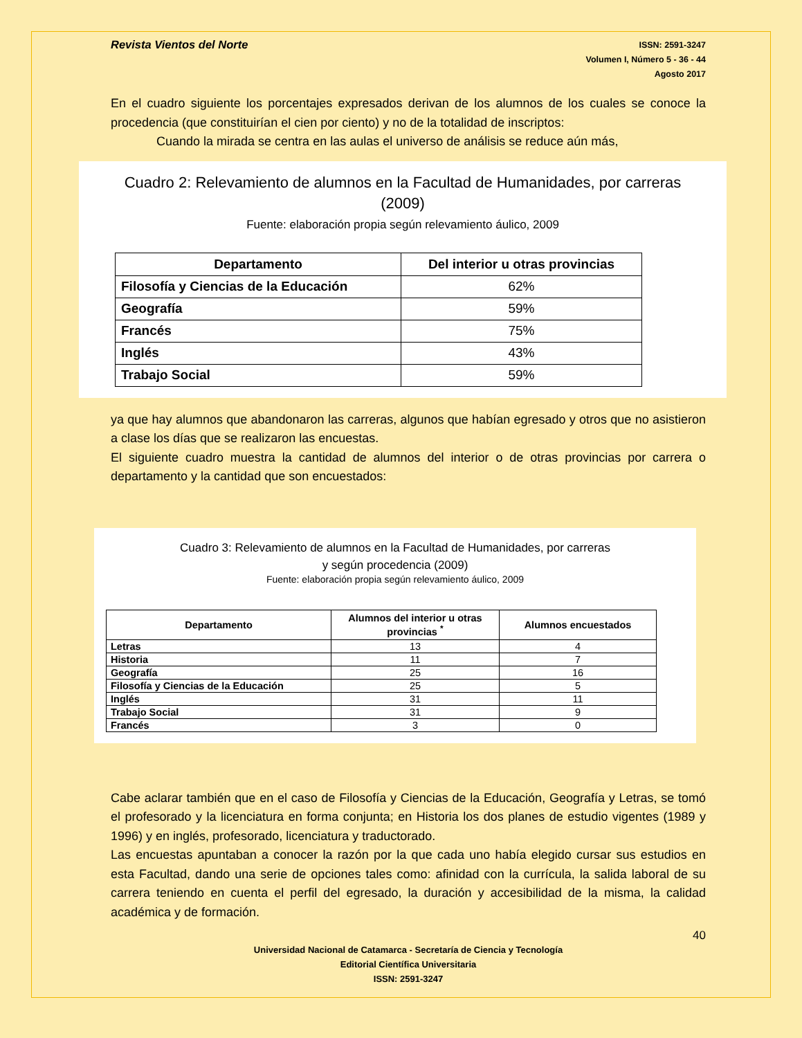Revista Vientos del Norte
ISSN: 2591-3247
Volumen I, Número 5 - 36 - 44
Agosto 2017
En el cuadro siguiente los porcentajes expresados derivan de los alumnos de los cuales se conoce la procedencia (que constituirían el cien por ciento) y no de la totalidad de inscriptos:
Cuando la mirada se centra en las aulas el universo de análisis se reduce aún más,
Cuadro 2: Relevamiento de alumnos en la Facultad de Humanidades, por carreras
(2009)
Fuente: elaboración propia según relevamiento áulico, 2009
| Departamento | Del interior u otras provincias |
| --- | --- |
| Filosofía y Ciencias de la Educación | 62% |
| Geografía | 59% |
| Francés | 75% |
| Inglés | 43% |
| Trabajo Social | 59% |
ya que hay alumnos que abandonaron las carreras, algunos que habían egresado y otros que no asistieron a clase los días que se realizaron las encuestas.
El siguiente cuadro muestra la cantidad de alumnos del interior o de otras provincias por carrera o departamento y la cantidad que son encuestados:
Cuadro 3: Relevamiento de alumnos en la Facultad de Humanidades, por carreras
y según procedencia (2009)
Fuente: elaboración propia según relevamiento áulico, 2009
| Departamento | Alumnos del interior u otras provincias <sup>*</sup> | Alumnos encuestados |
| --- | --- | --- |
| Letras | 13 | 4 |
| Historia | 11 | 7 |
| Geografía | 25 | 16 |
| Filosofía y Ciencias de la Educación | 25 | 5 |
| Inglés | 31 | 11 |
| Trabajo Social | 31 | 9 |
| Francés | 3 | 0 |
Cabe aclarar también que en el caso de Filosofía y Ciencias de la Educación, Geografía y Letras, se tomó el profesorado y la licenciatura en forma conjunta; en Historia los dos planes de estudio vigentes (1989 y 1996) y en inglés, profesorado, licenciatura y traductorado.
Las encuestas apuntaban a conocer la razón por la que cada uno había elegido cursar sus estudios en esta Facultad, dando una serie de opciones tales como: afinidad con la currícula, la salida laboral de su carrera teniendo en cuenta el perfil del egresado, la duración y accesibilidad de la misma, la calidad académica y de formación.
40
Universidad Nacional de Catamarca - Secretaría de Ciencia y Tecnología
Editorial Científica Universitaria
ISSN: 2591-3247